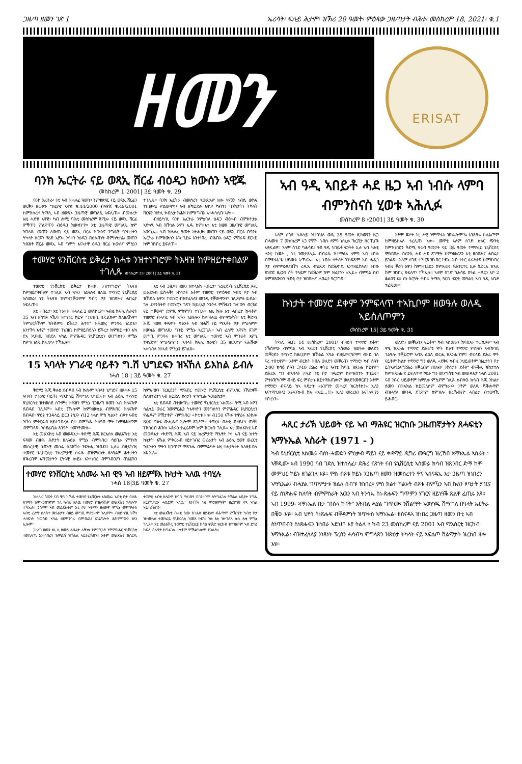ጋዜጣ ዘመን ገጽ 1 ኤሪሳት፡ ፍሉይ ሕታም፡ ዝኽሪ 20 ዓመት፡ ምዕጻው ጋዜጣታት ብሕቱ፡ መስከረም 18, 2021፡ ቁ.1
ዘመን
ERISAT
ባንክ ኤርትራ ናይ ወጻኢ ሸርፊ ብዕዳጋ ክውሰን ኣዊጁ
መስከረም 1 2001| 3ይ ዓመት ቁ. 29
ባንክ ኤርትራ፡ ንቲ ኣብ ዝሓለፈ ዓመት፡ ንምቁጽጻር ናይ ወጻኢ ሸርፊን ወርቅን ዘውጽኦ ግዚያዊ ኣዋጅ ቁ.44/2000 ብኣዋጅ ቁ.49/2001 ከምዝሰረዞ ትማሊ ኣብ ዘውጽኦ ጋዜጣዊ መግለጺ ኣፍሊጡ። ብመሰረት እዚ ሓድሽ ኣዋጅ፡ ካብ ሎሚ ባሕቲ መስከረም ጀሚሩ፡ ናይ ወጻኢ ሸርፊ ምሻጥን ምልዋጥን ብዕዳጋ ክውሰን'ዩ። እቲ ጋዜጣዊ መግለጺ ከም ዝገለጾ፡ መጠን ለውጢ ናይ ወጻኢ ሸርፊ ዝውሰኖ ንግዳዊ ባንክታትን ትካላት ሸርፍን ዋሪድ ኢየን። ንሳተን ንዕዳጋ ብዕቱብነት ብምክትታል፡ መጠን ትሕዝቶ ሸርፊ መጻኢ ኣብ ግምት እናኣተዋ ዕዳጋ ሸርፊ ክውስና ምዃነን ተገሊጹ። ባንክ ኤርትራ ብመሰረት ኣውጺኡዎ ዘሎ ኣዋጅ፡ ነብሲ ወከፍ ተጠቃሚ ምልውዋጥ ኣብ ዘካይደሉ እዋን፡ ካብተን ባንክታትን ትካላት ሸርፍን ዝድሊ ቅብሊት ክሕዝ ከምዝግብኦ ኣተሓሳሲቡ ኣሎ ።
ብዘይካ'ዚ ባንክ ኤርትራ ንምዕባለ ዕዳጋ ብዕቱብ ብምክትታል ኣድላዪ ኣብ ዝኾነሉ እዋን ኢዱ ከምዘእቱ እቲ ዝወጸ ጋዜጣዊ መግለጺ ኣውኪኡ። ካብ ዝሓለፈ ዓመት ኣትሒዙ፡ መጠን ናይ ወጻኢ ሸርፊ ብባንክ ኤርትራ ክምዝውሰን እኳ ገይሩ እንተነበረ፡ ብሕቡእ ዕዳጋ ምሸራፍ ደርኣይ ከም ዝነበረ ይፍለጥ።
ተመሃሮ ዩንቨርስቲ ይቅሬታ ክሓቱ ንዝተነግሮም ትእዛዝ ከምዘይተቀበልዎ ተገሊጹ መስከረም 15፡ 2001| 3ይ ዓመት ቁ. 31
ተመሃሮ ዩንቨርስቲ ይቅሬታ ክሓቱ ንዝተነግሮም ትእዛዝ ከምዘይተቀበልዎ ተገሊጹ ኣብ ዊዓን ገልዓሎን ዘለዉ ተማሃሮ ዩኒቨርሲቲ ኣስመራ፡ ነቲ ትእዛዝ ከምዝተቓወምዎ ካብቲ ቦታ ዝበጽሓና ሓበሬታ ኣፍሊጡ።
እቲ ሓበሬታ፡ እቲ ትእዛዝ ዝሓለፈ 2 መስከረም፡ ኣብዚ ክፍሊ ሰራዊት 35 ኣብ ዘካየዶ ኣኼባ ዝተነገረ ኮይኑ፡ "ንህዝቢ በዴልኩም ስለዘለኹም፡ ትምህርትኹም ክትጅምሩ ይቕረታ ሕተቱ" ዝሕመረ ምንባሩ የረድእ። እንተኾነ እቶም ተመሃሮ፡ ንህዝቢ ከምዘይበደሉን ይቕረታ ከምዘይሓቱን እኳ ደኣ ንህዝቢ ዝበደለ ኣካል ምምሕዳር ዩኒቨርሲቲን መንግስትን ምዃኑ ከምዝገለጹ ክፍለጥ ተኻኢሉ።
እቲ ናብ ጋዜጣ ዘመን ዝተላእከ ሓበሬታ፡ ፕረዚደንት ዩኒቨርሲቲ ዶ/ር ወልደኣብ ይስሓቅ፡ ንኩነታት እቶም ተመሃሮ ንምዕዛብ ኣብቲ ቦታ ኣብ ዝኸደሉ እዋን፡ ተመሃሮ ብዝተፈላለየ መገዲ ተቓውሞኦም ገሊጾምሉ ይብል። ገለ ደቀንስትዮ ተመሃሮን ገጽን ከይረኣያ ኣንሶላ ምሸፋነን ገለ'ውን ብርቱዕ ናይ ተቓውሞ ድምጺ ምስምዖን ተነጊሩ። እዚ ኩሉ እቲ ሓበሬታ ኩላቶም ተመሃሮ ብሓባር ኣብ ዊዓን ገልዓሎን ከምዘለዉ ብምምልካት፡ እቲ ቅድሚ ሕጂ ዝወጸ ቀዳሞት ካልኦት ኣብ ዝሓሸ ናይ ማእቶት ቦታ ምህላዎም ዘውክል መግለጺ፡ ግጉይ ምዃኑ ኣረጋጊጹ። ኣብ ፈለማ እዋናት ጸገም መግቢ ምንባሩ ዝሓበረ እቲ መግለጺ፡ ተመሃሮ ኣብ ምጉራት እምኒ ተዋፊሮም ምህላዎምን፡ ኣባላት ክፍሊ ሰራዊት 35 ዘርኢዮዎ ፍሕሹው ኣቀባብላ ዝነኣድ ምዃኑን ይገልጽ።
15 ኣባላት ሃገራዊ ባይቶን ግ.ሽ ህግደፍን ዝኣኸለ ይእከል ይብሉ
ነሓሰ 18 | 3ይ ዓመት ቁ. 27
ቅድሚ ሕጂ ቅሉዕ ደብዳበ ናብ ኩሎም ኣባላት ህግደፍ ዘጸሓፉ 15 ኣባላት ሃገራዊ ባይቶን ማእከላይ ሽማግለ ህግደፍን፡ ኣብ ልዕሊ ተማሃሮ ዩኒቨርስቲ ዝተወሰደ ስጉምቲ ዘሕዝን ምዃኑ ንጋዜጣ ዘመን ኣብ ዝለኣኽዎ ደብዳበ ገሊጾም። ኣብቲ ንኹሎም ከምዝውከል ብምሕባር ዝለኣኽዎ ደብዳበ፡ ዋዕዩ ተጋዳላይ ይርጋ የሲፍ፡ ብ12 ነሓሰ ምስ ካልኦት ብጾቱ ናብቲ ዝኾነ ምቅርራብ ዘይተገብረሉ ቦታ ብምኻዱ ዝሰዓበ ሞት ከምዘሕዘኖም ብምግላጽ፡ ንስድራቤቱ ጽንዓት ተመንዮሙሉ።
እቲ መልእኽቲ ኣብ መወዳእታ፡ ቅድሚ ሕጂ ዘርእስቱ መልእኽቲ፡ እቲ ፍጻመ ብዙሕ ሕቶታት ዘለዓዕል ምዃኑ ብምሕባር፡ ሳዕቤኑ ምግሃስ መሰረታዊ ሰብኣዊ መሰል ስለዝኾነ ንፍትሒ ዝብድሀ ኢሉ። ብዘይካ'ዚ ተመሃሮ ዩኒቨርሲቲ ንክረምታዊ ስራሕ ብዝምልከት ዘለዓልዎ ሕቶታትን ዘቕረብዎ እማመታትን ርትዓዊ ኰይኑ እንተነበረ ብምንብዐዖን ብህልኽን ከምኡ'ውን ፕረዚደንት ማሕበር ተመሃሮ ዩኒቨርሲቲ ብምእሳር ንኽድቀቕ ስለዝተፈተነ ናብ ዘይድሊ ኩነታት ምምርሑ ኣመልኪቱ።
እቲ ደብዳበ ብተወሳኺ፡ ተመሃሮ ዩኒቨርሲቲ ኣስመራ፡ ዓሚ ኣብ እዋን ሳልሳይ ወራር ንመምርሒን ትእዛዛትን መንግስትን ምምሕዳር ዩኒቨርሲቲን ዋሒዶም ምሽታቶም ብምሕባር፡ «ኮቲቱ ዘሎ ብ150 ናቕፋ ተዋፊሩ እንክሎ 800 ናቕፋ ውሒዱና ኢሎም ጸጊዖም» ተባሂሉ ብሓቂ ብዘይኮነ ጠቐነ ንዝሰዕብ ሕኽክ ኣድራዕ ተፈሪዶም ከም ዝርከቡ ገሊጹ። እቲ መልእኽቲ ኣብ መወዳእታ ፥ቅድሚ ሕጂ ኣብ ናይ ክረምታዊ ማእቶት ኮነ ኣብ ናይ ከተት ኩነታት፡ እኹል ምቅርራብ ዘይተገብረ ወፈራታት ኣብ ልዕሊ ሂወት ወፈርቲ ጉድኣትን ሞትን ከጋጥም ምጽንሑ ብምምልካት እዚ ተሓታትነት ስለዘይብሉ እዩ ኢሉ።
ተመሃሮ ዩንቨርስቲ ኣስመራ ኣብ ዊዓ ኣብ ዘይምቹእ ኩነታት ኣለዉ ተባሂሉ
ነሓሰ 18|3ይ ዓመት ቁ. 27
ዝሓለፈ ሰሙን ናብ ዊዓ ዝኸዱ ተመሃሮ ዩኒቨርስቲ ኣስመራ፡ ኣብቲ ቦታ ብዙሕ ጸገማት ከምዘጋጠሞም ገለ ካብኡ ዘለዉ ተመሃሮ ብዝለኣኽዎ መልእኽቲ ክፍለጥ ተኻኢሉ። ንሳቶም ኣብ መልእኽቶም እቲ ቦታ ኣትማን ዘለውዎ ምዃኑ ብምጥቃስ ኣብቲ ፈለማ ሰለስተ መዓልታት ብዘይ መግቢ ምጽንሖም ገሊጾም። ብዘይካ'ዚ ዝኾነ ሓላፍነት ዝወስድ ኣካል ዘይምንባሩ ብምብራህ ኣገልግሎት ሕክምና'ውን የለን ኢሎም።
ጋዜጣ ዘመን ነዚ ዚ ዘመጸ ሓበሬታ ሓቅነቱ ንምርግጋጽ ንምምሕዳር ዩኒቨርሲቲ ተወኪሳ'ኳ እንተነበረት ክምልሽ ዝኽእል ኣይተረኽበን። እቶም መልእኽቲ ዝሰደዱ ተመሃሮ ኣብቲ ዘለውዎ ከባቢ ዋላ'ውን ብገንዘቦም ክትግልገሉ ትኽእል ኣቢያተ ንግዲ ዘይምህላው ሓቢሮም ኣለዉ። እንተኾነ ነዚ ምዕዝምዛም ዘረጋግጽ ናጻ ኣካል ኣይተረኽበን።
እቲ መልእኽቲ ብሓደ ሰሙ ክገልጽ ዘይደለየ ብሕማም ምኽንያት ካብቲ ቦታ ዝተመለሰ ተመሃራይ ዩኒቨርሲቲ ዝመጸ ኮይኑ፡ ንሱ እቲ ዝተገለጸ ኩሉ ሓቂ ምዃኑ ገሊጹ። እቲ መልእኽቲ ተመሃሮ ዩኒቨርሲቲ ክሳዕ ፍቓድ ዝርከብ ብገንዘቦም ኣብ ድኳን ክፍሊ ሰራዊት ክግልገሉ ሓቲቶም ምኽልካሎም ይገልጽ።
ኣብ ዓዲ ኣበይቶ ሓደ ዜጋ ኣብ ነብሱ ላምባ ብምንስናስ ሂወቱ ኣሕሊፉ
መስከረም 8 ፥2001| 3ይ ዓመት ቁ. 30
ኣለም ሰገድ ካሕሳይ ዝተባህለ ወዲ 35 ዓመት ዚኾውንን ዜጋ ብሓሙስ 7 መስከረም ኣጋ ምሸት፡ ነብሱ ላምባ ነስኒሱ ኽርቢት ሸርጢጡ ኣቃጺልዋ። ኣለም ሰገድ ካሕሳይ፡ ካብ ዓዲ ኣበይቶ ፍንትት ኢሉ ኣብ ትሕቲ ሓንቲ ኩጆት , ነቲ ንመቃጸሊኡ ብብራኳ ዝተማልአ ላምባ ኣብ ነብሱ ብምድፋእ'ዩ ህይወቱ ኣጥፊኡ። እቲ ነብሱ ቀትለት ንኽፍጽም ኣብ ሓዲጎ ቦታ ብምምራጹ፡ዝኾነ ረዲኤ ብህጹጽ ከድሕኖ'ኳ እንተዘይከኣለ፡ ነብሱ ክነድድ ዚረአዩ ሶት ተጓይም ከድሕንዎ ከም ዝፈተኑን «ኡይ» ብምባል ሰብ ከምዝጸውዑን ካብቲ ቦታ ዝበጽሑና ሓበሬታ የረጋግጽ።
እቶም ጆሶት ነቲ ሓዊ ንምጥፋእ ዝክኣሎም'ኳ እንጽዓሩ ክሰልጦም ከምዘይክኣለ ተፈሊጡ ኣሎ። መዋቲ ኣለም ሰገድ ክቱር ጭንቂ ከምዝነበሮን ቅድሚ ቁሩብ ዓመታት ናይ 3ይ ዓመት ተማሃራይ ዩኒቨርስቲ ምስበጽሐ ብስንኪ ሓደ ሓደ ጸገማት ከምዝቋረጾን እቲ ዘበጽሓና ሓበሬታ ይገልጽ። ኣለም ሰገድ ተኻርዩ ዝነብር ኮይኑ፡ ኣብ ተተር ሰራሕተኛ ከምዝነበረ ኣብዚ ቐረባ እዋን ከምዝገደፎን ከምኡውን ፋሕተርተር ኢሉ ስድርኡ ዝኣሊ ከም ዝነበረ ክፍለጥ ተኻኢሉ። ኣለም ሰገድ ካሕሳይ በዓል ሓዳርን ኣቦ 2 ቆልዑን'ዩ። ስነ-ስርዓት ቀብሩ ትማሊ ዓርቢ ፍርቂ መዓልቲ ኣብ ዓዲ ኣቤቶ ተፈጺሙ።
ኩነታት ተመሃሮ ደቀም ንምፍላጥ ተኣኪቦም ዘወዓሉ ወለዲ ኣይሰለጦምን
መስከረም 15| 3ይ ዓመት ቁ. 31
ትማሊ ዓርቢ 14 መስከረም 2001፡ ብዛዕባ ተማሃሮ ደቆም ንኽሰምዑ ብምባል ኣብ ኣፍደገ ዩኒቨርስቲ ኣስመራ ዝወዓሉ ወለድን መቐርብን ተማሃሮ ከዘረርቦም ዝኽእል ኣካል ብዘይምርካቦም፡ ብዘይ ገለ ፍረ ተበቲኖም። እቶም ብርክት ዝበሉ ወለድን መቐርብን ተማሃሮ፡ ካብ ሰዓት 2፡00 ክሳዕ ሰዓት 3፡40 ድሕሪ ቀትሪ ኣብቲ ከባቢ ዝጸንሑ ኮይኖም፡ ድሕሪኡ ግን ብኣባላት ፖሊስ ነቲ ቦታ ገዲፎም ክምዝበተኑ ተገይሩ። ምትእኽኻቦም ብዘይ ፍረ ምብታኑ ዘይተዋሕጠሎም ወለድንመቐርብን እቶም ተማሃሮ፡ ብፍላይ ከኣ ኣዴታት «እዝግዮ መሓረና ክርስቶስ!» ኢለን እናተማህለላን እናሓንኰበ ከኣ «ኡይ...!!» ኢለን መረረአን እናገለጻ'የን ተበቲነን።
ወለድን መቐርብን ናይቶም ካብ ኣስመራን ከባቢኣን ተወሲዶም ኣብ ዋዒ ዝጸንሑ ተማሃሮ ድሕሪ'ቲ ሞት ክልተ ተማሃሮ ምስዓቡ ናብከባቢ ገልዓሎ ተቐይሮም ኣብኡ ልዕሊ ወርሒ ዝጸንሑ'ዮም። ብፍላይ ድሕሪ ሞት ናይቶም ክልተ ተማሃሮ ግን ወለዲ «ደቅና ካብዚ ንህይወቶም ዝፈታትን ቦታ ይትኣለዩልና"ድሕሪ ዘቐረብዎ ጠለብ፡ ንኩነታት ደቆም ብዓቕሊ ክከታተሉ ከምዝጸንሑ'ዩ ይፍለጥ። ኮይኑ ግን መንግስቲ ኣብ መወዳእታ ነሓሰ 2001 ናብ ንቡር ህይወቶም ክምለሱ ምዃኖም ገሊጹ ከብቅዑ ክሳብ ሕጂ ንክልተ ሰሙን ብዝኣክል ከይመለሶም ብምትራፉ፡ ንቶም ወለዲ ሻቕሎቶም ብዝሓየለ መገዲ ደጊሞም ከምዝሎ ዝረኸብናዮ ሓበሬታ ብተወሳኺ ይሕብር።
ሓጺር ታሪኽ ህይወት ናይ ኣብ ማሕዩር ዝርከቡ ጋዜጠኛታትን ጸሓፍቲን
ኣማኑኤል ኣስራት (1971 - )
ካብ ዩኒቨርሲቲ ኣስመራ ብስነ-ሓመድን ምዕቃብ ማይን ናይ ቀዳማይ ዲግሪ መዓርግ ዝረኸበ ኣማኑኤል ኣስራት ፡ ኣቐዲሙ ኣብ 1990 ናብ ገድሊ ዝተሰለፈ፣ ድሕሪ ናጽነት ናብ ዩኒቨርሲቲ ኣስመራ ክሳብ ዝጽንበር ድማ ከም መምህር ኮይኑ ዘገልገለ እዩ። ምስ ብጾቱ ኮይኑ ንጋዜጣ ዘመን ዝመስረተን ዋና ኣሰናዳኢ እታ ጋዜጣ ዝነበረን ኣማኒኤል፡ ብሓያል ግጥምታቱ ዝልለ ሰብ'ዩ ዝነበረ። ምስ ክልተ ካልኦት ብጾቱ ብምዃን ኣብ ኩለን ዞባታት ሃገርና ናይ ስነጽሑፍ ክለባት ብምምስራት እዉን ኣብ ትንሳኤ ስነ-ጽሑፍን ግጥምን ሃገርና ዘይነዓቕ ጽልዋ ፈጢሩ እዩ። ኣብ 1999፡ ኣማኑኤል በታ "በሰላ ኩናት" እትብል ሓያል ግጥሙ፡ ንሽልማት ኣወሃሃዲ ሽማግለ በዓላት ኤርትራ በቒዑ እዩ። ኣብ ህየሳ ስነጽሑፍ ብቐዳምነት ዝጥቀስ ኣማኑኤል፡ ዘሰናዳኣ ዝነበረ ጋዜጣ ዘመን በቲ ኣብ ስነጥበብን ስነጽሑፍን ዝነበራ ኣድህቦ እያ ትልለ ። ካብ 23 መስከረም ናይ 2001 ኣብ ማእሰርቲ ዝርከብ ኣማኑኤል፡ ብዝተፈላለያ ንነጻነት ፕረስን ሓሳብካ ምግላጽን ዝጽዕታ ትካላት ናይ ኣፍልጦ ሽልማታት ዝረከበ ዘሎ እዩ።